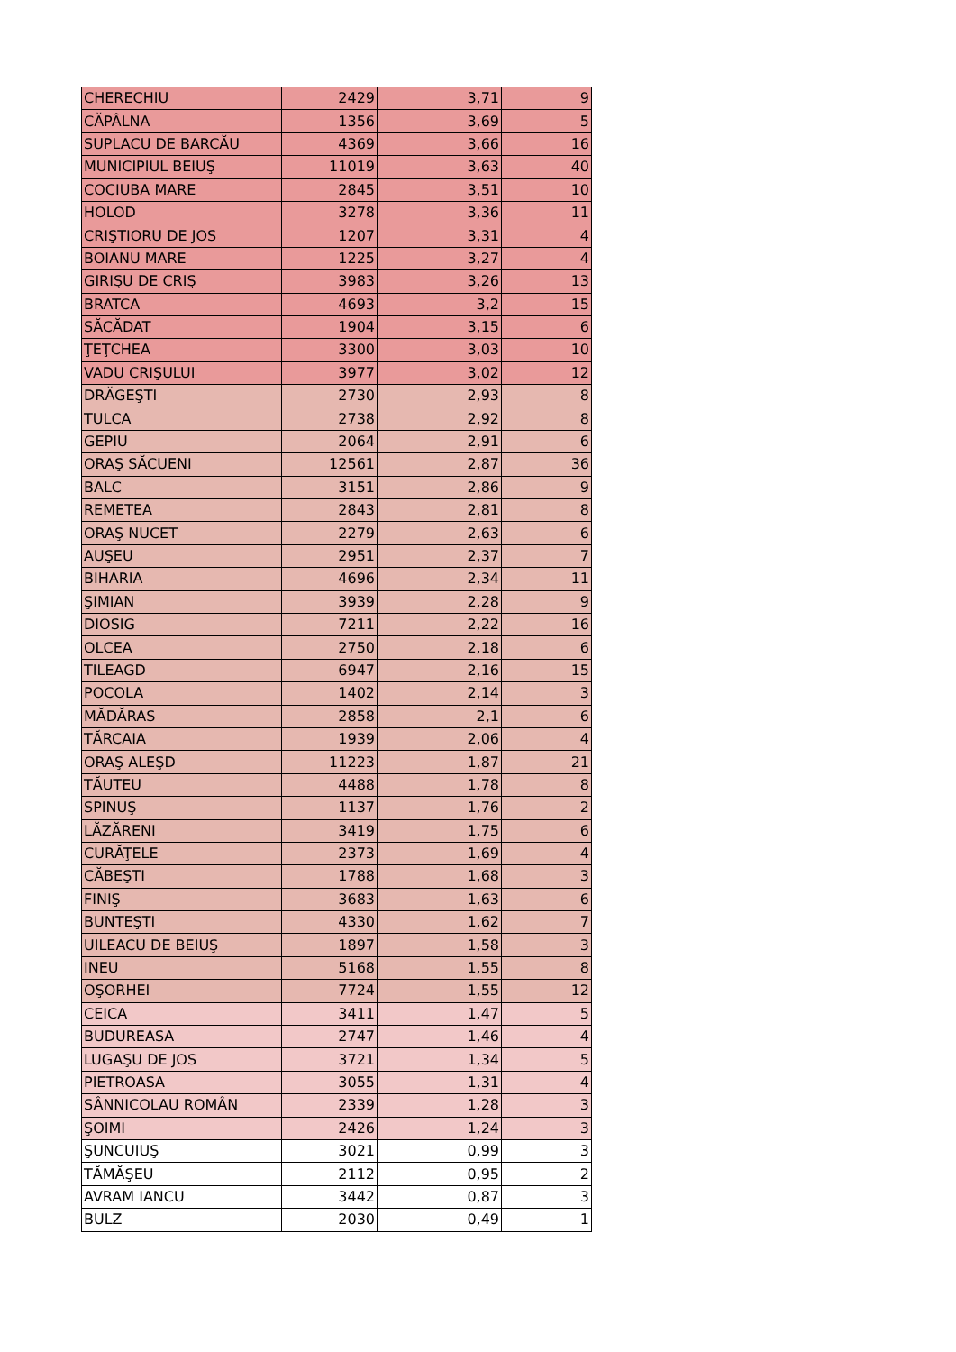| CHERECHIU | 2429 | 3,71 | 9 |
| CĂPÂLNA | 1356 | 3,69 | 5 |
| SUPLACU DE BARCĂU | 4369 | 3,66 | 16 |
| MUNICIPIUL BEIUŞ | 11019 | 3,63 | 40 |
| COCIUBA MARE | 2845 | 3,51 | 10 |
| HOLOD | 3278 | 3,36 | 11 |
| CRIŞTIORU DE JOS | 1207 | 3,31 | 4 |
| BOIANU MARE | 1225 | 3,27 | 4 |
| GIRIŞU DE CRIŞ | 3983 | 3,26 | 13 |
| BRATCA | 4693 | 3,2 | 15 |
| SĂCĂDAT | 1904 | 3,15 | 6 |
| ŢEŢCHEA | 3300 | 3,03 | 10 |
| VADU CRIŞULUI | 3977 | 3,02 | 12 |
| DRĂGEŞTI | 2730 | 2,93 | 8 |
| TULCA | 2738 | 2,92 | 8 |
| GEPIU | 2064 | 2,91 | 6 |
| ORAŞ SĂCUENI | 12561 | 2,87 | 36 |
| BALC | 3151 | 2,86 | 9 |
| REMETEA | 2843 | 2,81 | 8 |
| ORAŞ NUCET | 2279 | 2,63 | 6 |
| AUŞEU | 2951 | 2,37 | 7 |
| BIHARIA | 4696 | 2,34 | 11 |
| ŞIMIAN | 3939 | 2,28 | 9 |
| DIOSIG | 7211 | 2,22 | 16 |
| OLCEA | 2750 | 2,18 | 6 |
| TILEAGD | 6947 | 2,16 | 15 |
| POCOLA | 1402 | 2,14 | 3 |
| MĂDĂRAS | 2858 | 2,1 | 6 |
| TĂRCAIA | 1939 | 2,06 | 4 |
| ORAŞ ALEŞD | 11223 | 1,87 | 21 |
| TĂUTEU | 4488 | 1,78 | 8 |
| SPINUŞ | 1137 | 1,76 | 2 |
| LĂZĂRENI | 3419 | 1,75 | 6 |
| CURĂŢELE | 2373 | 1,69 | 4 |
| CĂBEŞTI | 1788 | 1,68 | 3 |
| FINIŞ | 3683 | 1,63 | 6 |
| BUNTEŞTI | 4330 | 1,62 | 7 |
| UILEACU DE BEIUŞ | 1897 | 1,58 | 3 |
| INEU | 5168 | 1,55 | 8 |
| OŞORHEI | 7724 | 1,55 | 12 |
| CEICA | 3411 | 1,47 | 5 |
| BUDUREASA | 2747 | 1,46 | 4 |
| LUGAŞU DE JOS | 3721 | 1,34 | 5 |
| PIETROASA | 3055 | 1,31 | 4 |
| SÂNNICOLAU ROMÂN | 2339 | 1,28 | 3 |
| ŞOIMI | 2426 | 1,24 | 3 |
| ŞUNCUIUŞ | 3021 | 0,99 | 3 |
| TĂMĂŞEU | 2112 | 0,95 | 2 |
| AVRAM IANCU | 3442 | 0,87 | 3 |
| BULZ | 2030 | 0,49 | 1 |